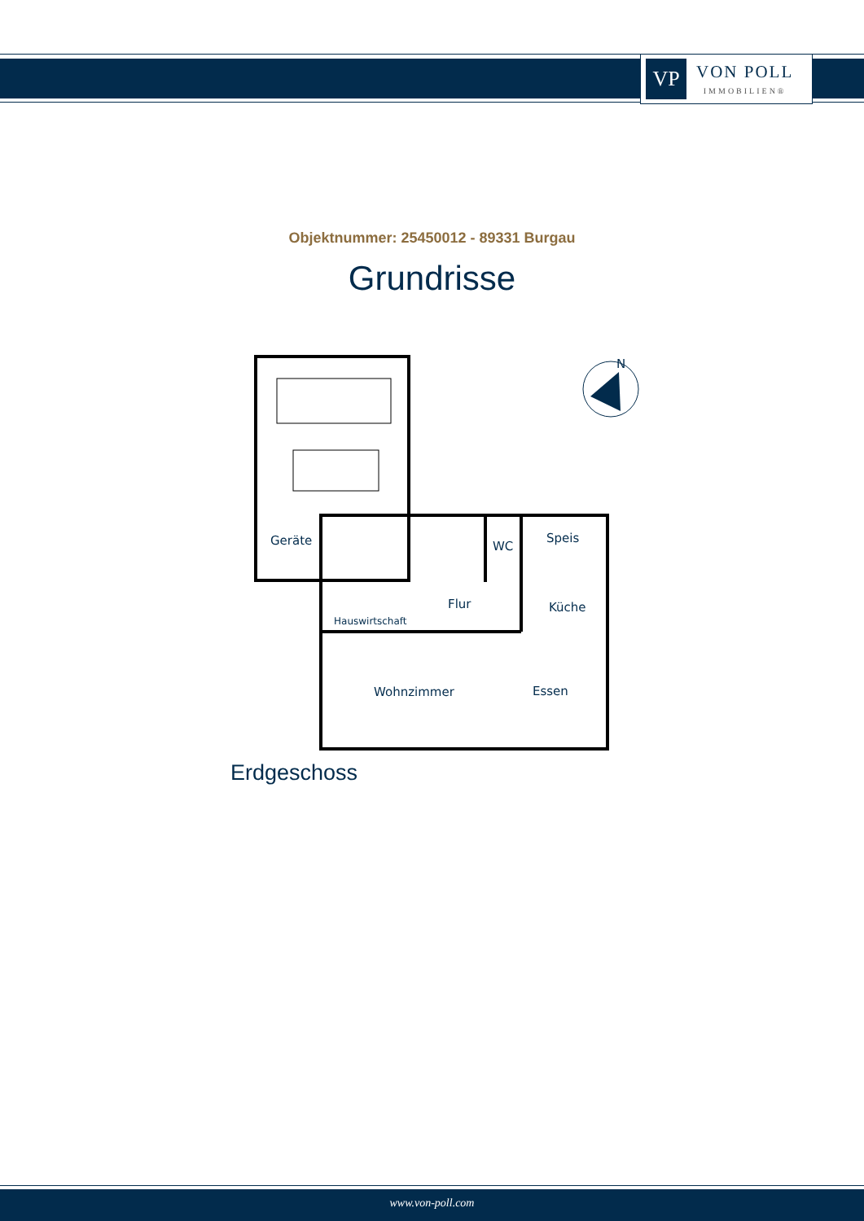VP
VON POLL
IMMOBILIEN®
Objektnummer: 25450012 - 89331 Burgau
Grundrisse
N
Geräte
WC
Speis
Flur
Küche
Hauswirtschaft
Wohnzimmer
Essen
Erdgeschoss
www.von-poll.com